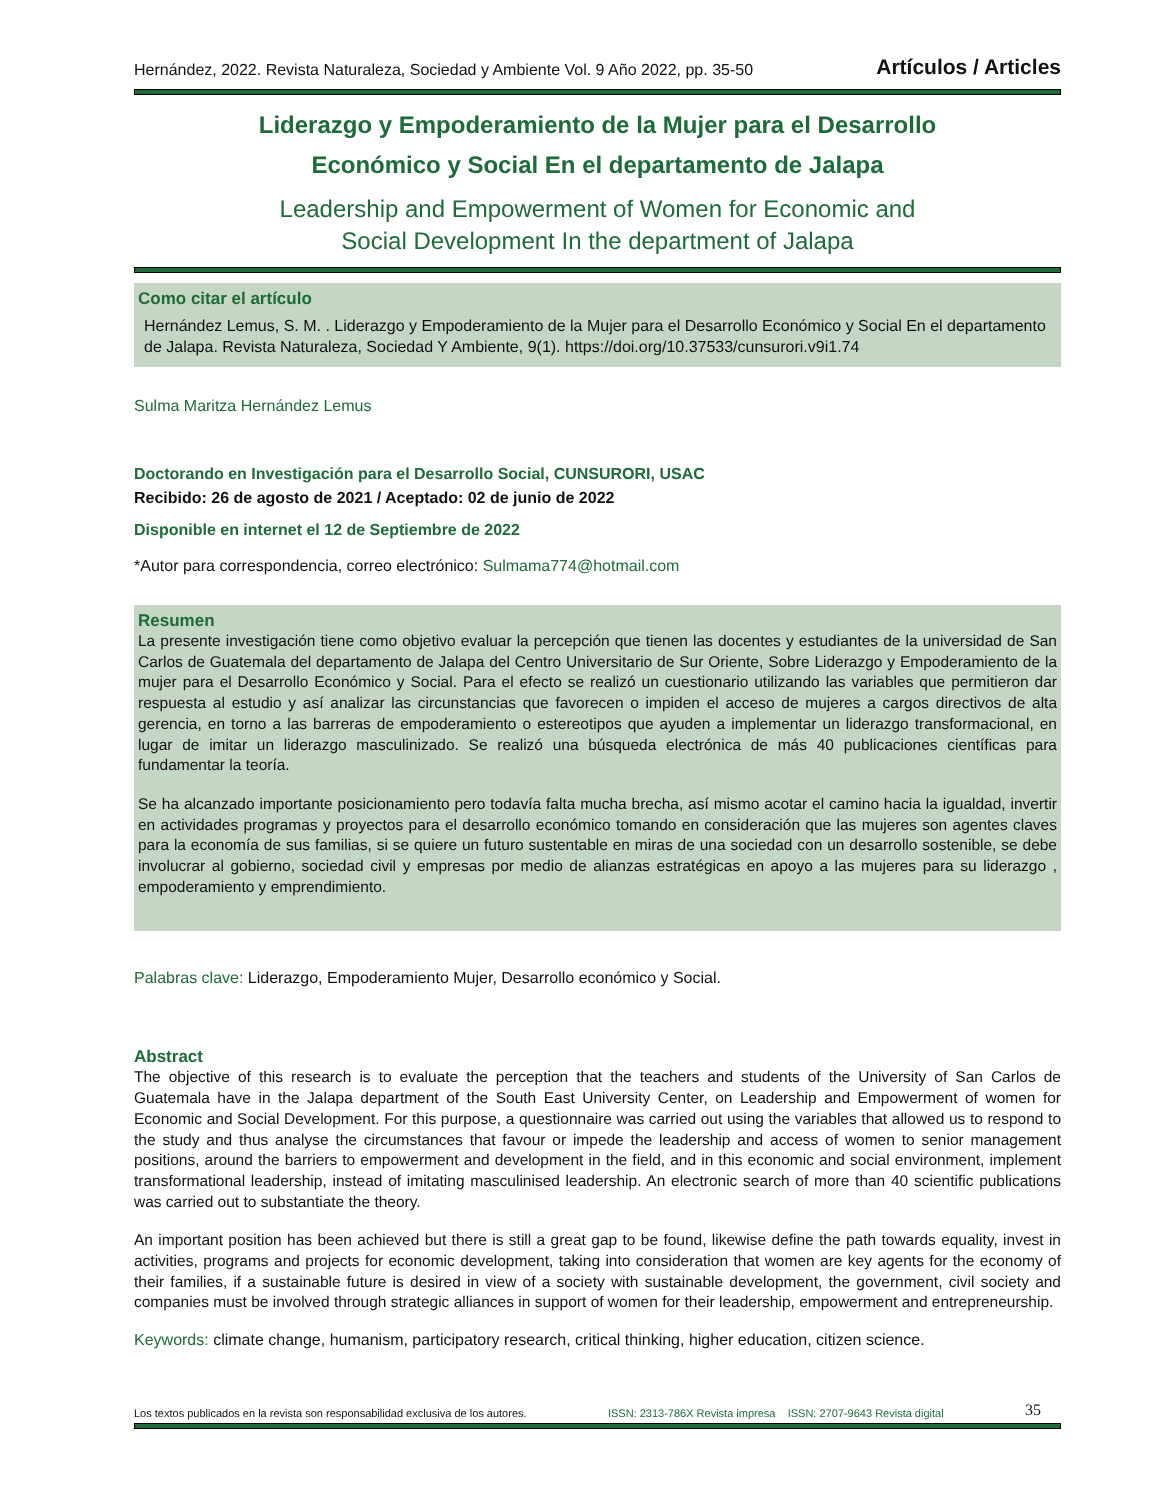Hernández, 2022. Revista Naturaleza, Sociedad y Ambiente Vol. 9 Año 2022, pp. 35-50 Artículos / Articles
Liderazgo y Empoderamiento de la Mujer para el Desarrollo
Económico y Social En el departamento de Jalapa
Leadership and Empowerment of Women for Economic and
Social Development In the department of Jalapa
Como citar el artículo
Hernández Lemus, S. M. . Liderazgo y Empoderamiento de la Mujer para el Desarrollo Económico y Social En el departamento de Jalapa. Revista Naturaleza, Sociedad Y Ambiente, 9(1). https://doi.org/10.37533/cunsurori.v9i1.74
Sulma Maritza Hernández Lemus
Doctorando en Investigación para el Desarrollo Social, CUNSURORI, USAC
Recibido: 26 de agosto de 2021 / Aceptado: 02 de junio de 2022
Disponible en internet el 12 de Septiembre de 2022
*Autor para correspondencia, correo electrónico: Sulmama774@hotmail.com
Resumen
La presente investigación tiene como objetivo evaluar la percepción que tienen las docentes y estudiantes de la universidad de San Carlos de Guatemala del departamento de Jalapa del Centro Universitario de Sur Oriente, Sobre Liderazgo y Empoderamiento de la mujer para el Desarrollo Económico y Social. Para el efecto se realizó un cuestionario utilizando las variables que permitieron dar respuesta al estudio y así analizar las circunstancias que favorecen o impiden el acceso de mujeres a cargos directivos de alta gerencia, en torno a las barreras de empoderamiento o estereotipos que ayuden a implementar un liderazgo transformacional, en lugar de imitar un liderazgo masculinizado. Se realizó una búsqueda electrónica de más 40 publicaciones científicas para fundamentar la teoría.
Se ha alcanzado importante posicionamiento pero todavía falta mucha brecha, así mismo acotar el camino hacia la igualdad, invertir en actividades programas y proyectos para el desarrollo económico tomando en consideración que las mujeres son agentes claves para la economía de sus familias, si se quiere un futuro sustentable en miras de una sociedad con un desarrollo sostenible, se debe involucrar al gobierno, sociedad civil y empresas por medio de alianzas estratégicas en apoyo a las mujeres para su liderazgo , empoderamiento y emprendimiento.
Palabras clave: Liderazgo, Empoderamiento Mujer, Desarrollo económico y Social.
Abstract
The objective of this research is to evaluate the perception that the teachers and students of the University of San Carlos de Guatemala have in the Jalapa department of the South East University Center, on Leadership and Empowerment of women for Economic and Social Development. For this purpose, a questionnaire was carried out using the variables that allowed us to respond to the study and thus analyse the circumstances that favour or impede the leadership and access of women to senior management positions, around the barriers to empowerment and development in the field, and in this economic and social environment, implement transformational leadership, instead of imitating masculinised leadership. An electronic search of more than 40 scientific publications was carried out to substantiate the theory.
An important position has been achieved but there is still a great gap to be found, likewise define the path towards equality, invest in activities, programs and projects for economic development, taking into consideration that women are key agents for the economy of their families, if a sustainable future is desired in view of a society with sustainable development, the government, civil society and companies must be involved through strategic alliances in support of women for their leadership, empowerment and entrepreneurship.
Keywords: climate change, humanism, participatory research, critical thinking, higher education, citizen science.
Los textos publicados en la revista son responsabilidad exclusiva de los autores. ISSN: 2313-786X Revista impresa ISSN: 2707-9643 Revista digital 35